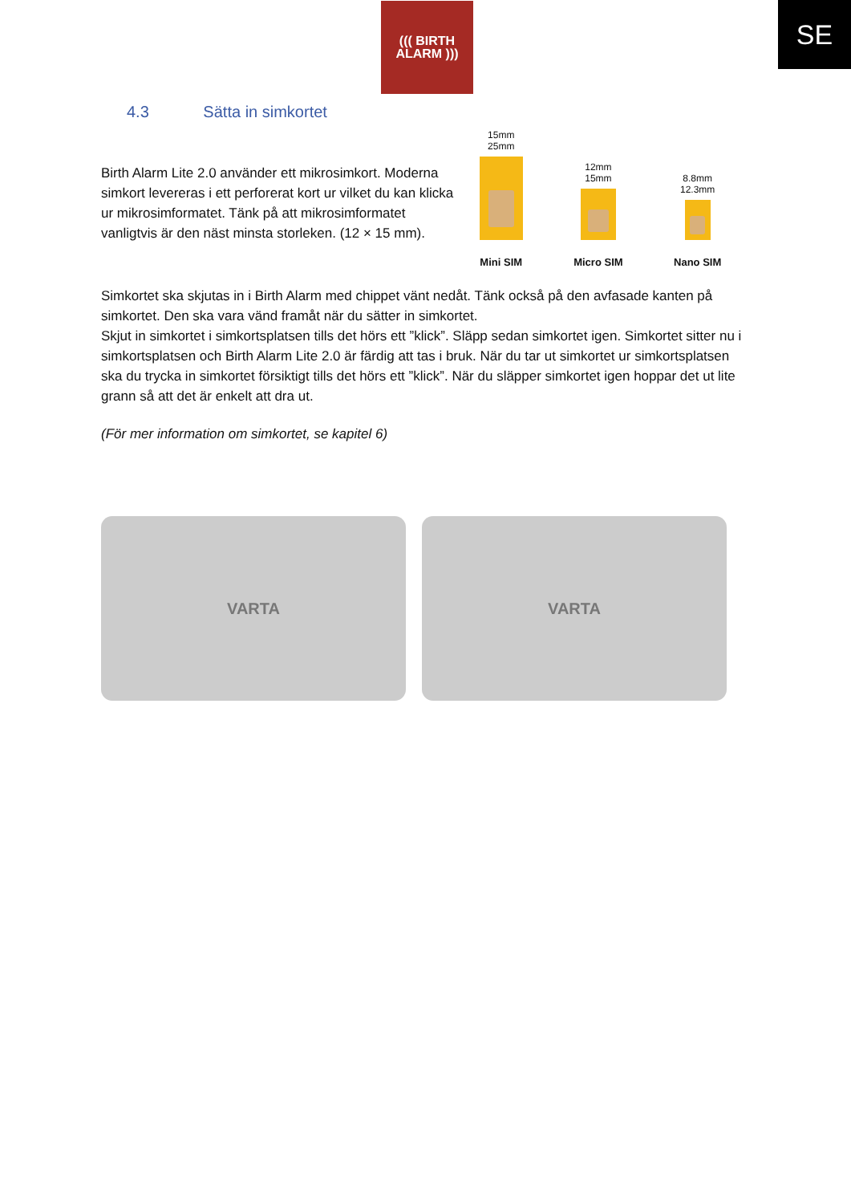((( BIRTH
ALARM )))
SE
4.3 Sätta in simkortet
Birth Alarm Lite 2.0 använder ett mikrosimkort. Moderna simkort levereras i ett perforerat kort ur vilket du kan klicka ur mikrosimformatet. Tänk på att mikrosimformatet vanligtvis är den näst minsta storleken. (12 × 15 mm).
15mm
25mm
Mini SIM
12mm
15mm
Micro SIM
8.8mm
12.3mm
Nano SIM
Simkortet ska skjutas in i Birth Alarm med chippet vänt nedåt. Tänk också på den avfasade kanten på simkortet. Den ska vara vänd framåt när du sätter in simkortet.
Skjut in simkortet i simkortsplatsen tills det hörs ett ”klick”. Släpp sedan simkortet igen. Simkortet sitter nu i simkortsplatsen och Birth Alarm Lite 2.0 är färdig att tas i bruk. När du tar ut simkortet ur simkortsplatsen ska du trycka in simkortet försiktigt tills det hörs ett ”klick”. När du släpper simkortet igen hoppar det ut lite grann så att det är enkelt att dra ut.
(För mer information om simkortet, se kapitel 6)
VARTA VARTA